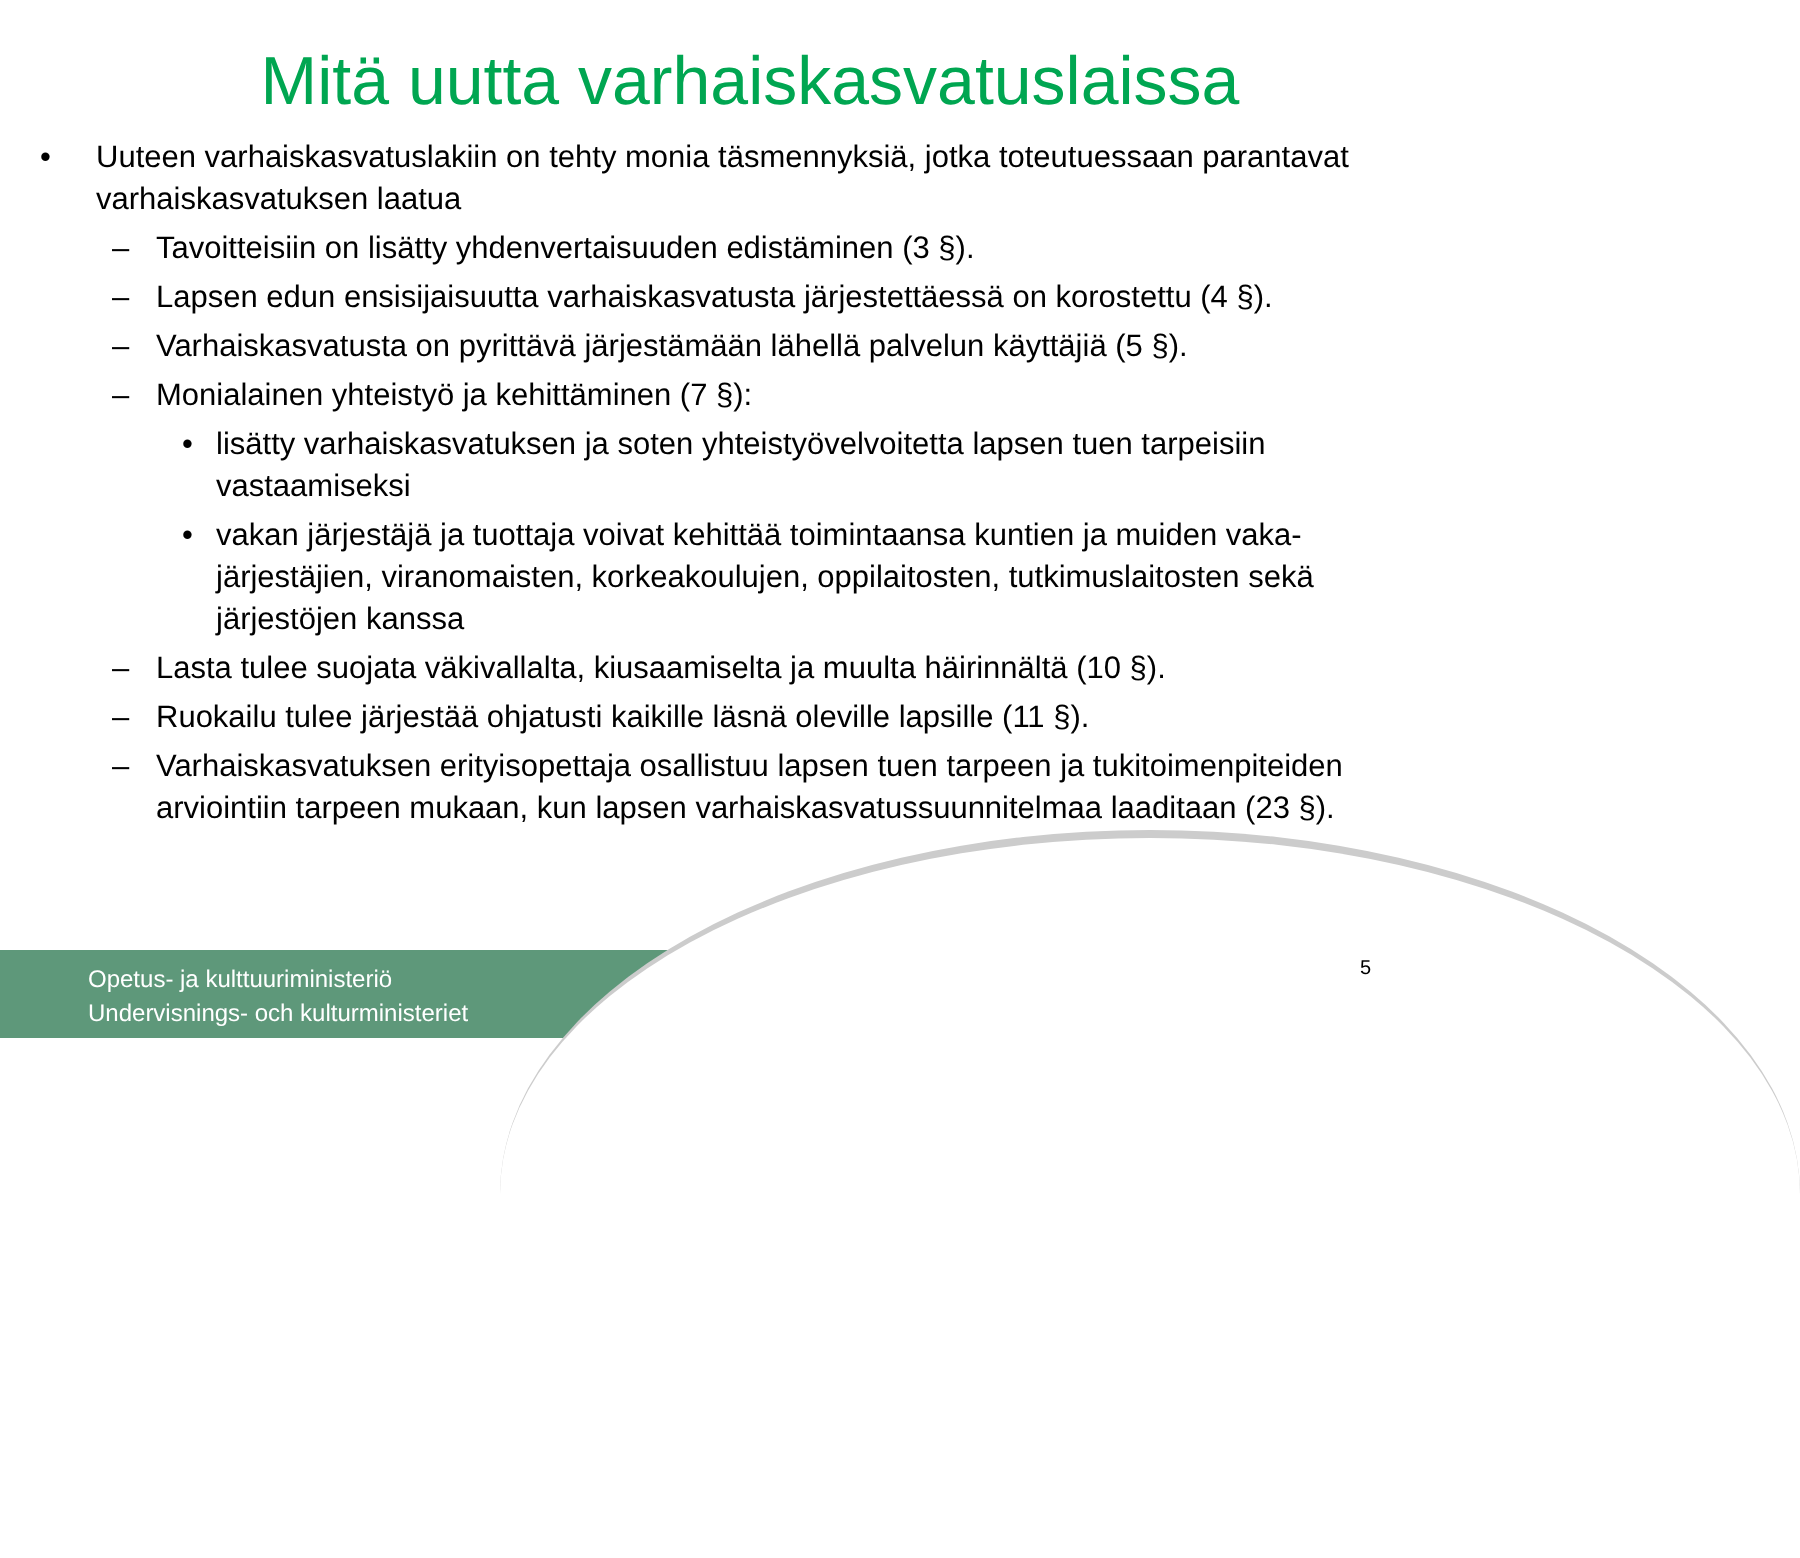Mitä uutta varhaiskasvatuslaissa
• Uuteen varhaiskasvatuslakiin on tehty monia täsmennyksiä, jotka toteutuessaan parantavat varhaiskasvatuksen laatua
– Tavoitteisiin on lisätty yhdenvertaisuuden edistäminen (3 §).
– Lapsen edun ensisijaisuutta varhaiskasvatusta järjestettäessä on korostettu (4 §).
– Varhaiskasvatusta on pyrittävä järjestämään lähellä palvelun käyttäjiä (5 §).
– Monialainen yhteistyö ja kehittäminen (7 §):
• lisätty varhaiskasvatuksen ja soten yhteistyövelvoitetta lapsen tuen tarpeisiin vastaamiseksi
• vakan järjestäjä ja tuottaja voivat kehittää toimintaansa kuntien ja muiden vaka-järjestäjien, viranomaisten, korkeakoulujen, oppilaitosten, tutkimuslaitosten sekä järjestöjen kanssa
– Lasta tulee suojata väkivallalta, kiusaamiselta ja muulta häirinnältä (10 §).
– Ruokailu tulee järjestää ohjatusti kaikille läsnä oleville lapsille (11 §).
– Varhaiskasvatuksen erityisopettaja osallistuu lapsen tuen tarpeen ja tukitoimenpiteiden arviointiin tarpeen mukaan, kun lapsen varhaiskasvatussuunnitelmaa laaditaan (23 §).
Opetus- ja kulttuuriministeriö
Undervisnings- och kulturministeriet
5